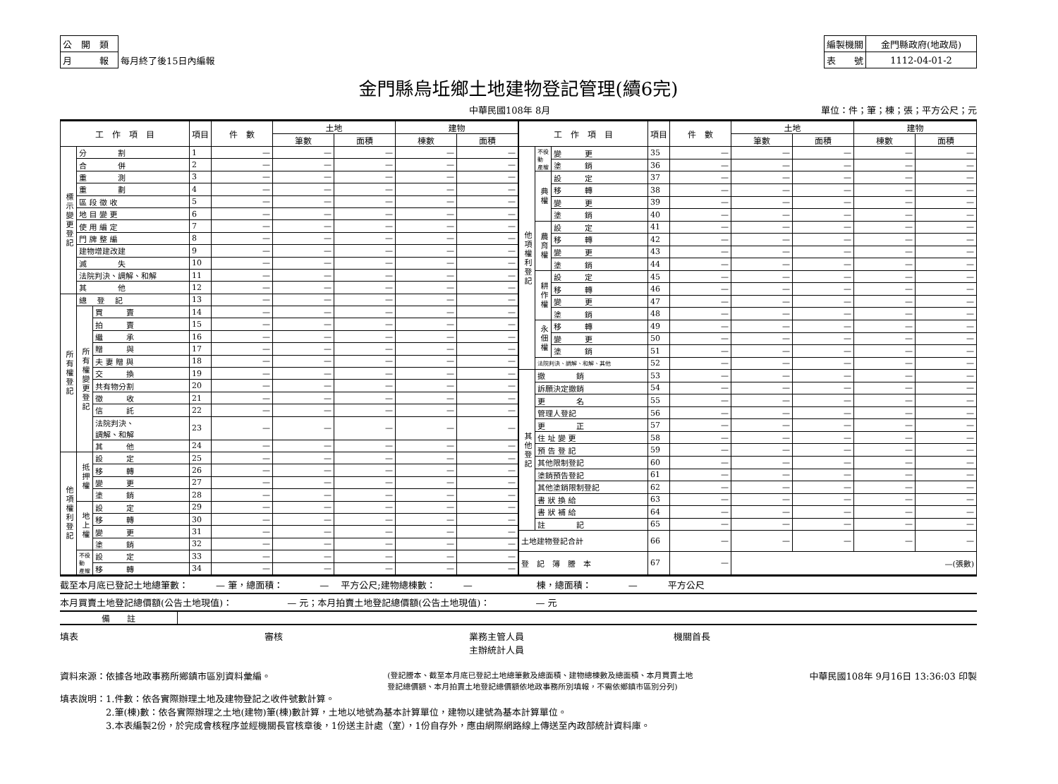| 公 開 類 | |
| 月 報 | 每月終了後15日內編報 |
| 編製機關 | 金門縣政府(地政局) |
| 表 號 | 1112-04-01-2 |
金門縣烏坵鄉土地建物登記管理(續6完)
中華民國108年 8月 單位：件；筆；棟；張；平方公尺；元
| 工 作 項 目 | | | 項目 | 件 數 | 土地 | | 建物 | |
| --- | --- | --- | --- | --- | --- | --- | --- | --- |
| | | | | | 筆數 | 面積 | 棟數 | 面積 |
| 標示變更登記 | 分 割 | | 1 | — | — | — | — | — |
| | 合 併 | | 2 | — | — | — | — | — |
| | 重 測 | | 3 | — | — | — | — | — |
| | 重 劃 | | 4 | — | — | — | — | — |
| | 區 段 徵 收 | | 5 | — | — | — | — | — |
| | 地 目 變 更 | | 6 | — | — | — | — | — |
| | 使 用 編 定 | | 7 | — | — | — | — | — |
| | 門 牌 整 編 | | 8 | — | — | — | — | — |
| | 建物增建改建 | | 9 | — | — | — | — | — |
| | 滅 失 | | 10 | — | — | — | — | — |
| | 法院判決、調解、和解 | | 11 | — | — | — | — | — |
| | 其 他 | | 12 | — | — | — | — | — |
| 所有權登記 | 總 登 記 | | 13 | — | — | — | — | — |
| | 所有權變更登記 | 買 賣 | 14 | — | — | — | — | — |
| | | 拍 賣 | 15 | — | — | — | — | — |
| | | 繼 承 | 16 | — | — | — | — | — |
| | | 贈 與 | 17 | — | — | — | — | — |
| | | 夫 妻 贈 與 | 18 | — | — | — | — | — |
| | | 交 換 | 19 | — | — | — | — | — |
| | | 共有物分割 | 20 | — | — | — | — | — |
| | | 徵 收 | 21 | — | — | — | — | — |
| | | 信 託 | 22 | — | — | — | — | — |
| | | 法院判決、 調解、和解 | 23 | — | — | — | — | — |
| | | 其 他 | 24 | — | — | — | — | — |
| 他項權利登記 | 抵押權 | 設 定 | 25 | — | — | — | — | — |
| | | 移 轉 | 26 | — | — | — | — | — |
| | | 變 更 | 27 | — | — | — | — | — |
| | | 塗 銷 | 28 | — | — | — | — | — |
| | 地上權 | 設 定 | 29 | — | — | — | — | — |
| | | 移 轉 | 30 | — | — | — | — | — |
| | | 變 更 | 31 | — | — | — | — | — |
| | | 塗 銷 | 32 | — | — | — | — | — |
| | 不役 動 產權 | 設 定 | 33 | — | — | — | — | — |
| | | 移 轉 | 34 | — | — | — | — | — |
| 工 作 項 目 | | | 項目 | 件 數 | 土地 | | 建物 | |
| --- | --- | --- | --- | --- | --- | --- | --- | --- |
| | | | | | 筆數 | 面積 | 棟數 | 面積 |
| 他項權利登記 | 不役 動 產權 | 變 更 | 35 | — | — | — | — | — |
| | | 塗 銷 | 36 | — | — | — | — | — |
| | 典權 | 設 定 | 37 | — | — | — | — | — |
| | | 移 轉 | 38 | — | — | — | — | — |
| | | 變 更 | 39 | — | — | — | — | — |
| | | 塗 銷 | 40 | — | — | — | — | — |
| | 農育權 | 設 定 | 41 | — | — | — | — | — |
| | | 移 轉 | 42 | — | — | — | — | — |
| | | 變 更 | 43 | — | — | — | — | — |
| | | 塗 銷 | 44 | — | — | — | — | — |
| | 耕作權 | 設 定 | 45 | — | — | — | — | — |
| | | 移 轉 | 46 | — | — | — | — | — |
| | | 變 更 | 47 | — | — | — | — | — |
| | | 塗 銷 | 48 | — | — | — | — | — |
| | 永佃權 | 移 轉 | 49 | — | — | — | — | — |
| | | 變 更 | 50 | — | — | — | — | — |
| | | 塗 銷 | 51 | — | — | — | — | — |
| | 法院判決、調解、和解、其他 | | 52 | — | — | — | — | — |
| 其他登記 | 撤 銷 | | 53 | — | — | — | — | — |
| | 訴願決定撤銷 | | 54 | — | — | — | — | — |
| | 更 名 | | 55 | — | — | — | — | — |
| | 管理人登記 | | 56 | — | — | — | — | — |
| | 更 正 | | 57 | — | — | — | — | — |
| | 住 址 變 更 | | 58 | — | — | — | — | — |
| | 預 告 登 記 | | 59 | — | — | — | — | — |
| | 其他限制登記 | | 60 | — | — | — | — | — |
| | 塗銷預告登記 | | 61 | — | — | — | — | — |
| | 其他塗銷限制登記 | | 62 | — | — | — | — | — |
| | 書 狀 換 給 | | 63 | — | — | — | — | — |
| | 書 狀 補 給 | | 64 | — | — | — | — | — |
| | 註 記 | | 65 | — | — | — | — | — |
| 土地建物登記合計 | | | 66 | — | — | — | — | — |
| 登 記 簿 謄 本 | | | 67 | — | —(張數) | | | |
截至本月底已登記土地總筆數：　　　— 筆，總面積：　　　　— 　平方公尺;建物總棟數：　　　—　　　　　　　棟，總面積：　　　　— 　　　平方公尺
本月買賣土地登記總價額(公告土地現值)：　　　　　　— 元；本月拍賣土地登記總價額(公告土地現值)：　　　　　— 元
| 備 註 | |
填表 審核 業務主管人員
主辦統計人員 機關首長
資料來源：依據各地政事務所鄉鎮市區別資料彙編。 (登記謄本、截至本月底已登記土地總筆數及總面積、建物總棟數及總面積、本月買賣土地
登記總價額、本月拍賣土地登記總價額依地政事務所別填報，不需依鄉鎮市區別分列) 中華民國108年 9月16日 13:36:03 印製
填表說明：1.件數：依各實際辦理土地及建物登記之收件號數計算。
　　　　　2.筆(棟)數：依各實際辦理之土地(建物)筆(棟)數計算，土地以地號為基本計算單位，建物以建號為基本計算單位。
　　　　　3.本表編製2份，於完成會核程序並經機關長官核章後，1份送主計處（室），1份自存外，應由網際網路線上傳送至內政部統計資料庫。